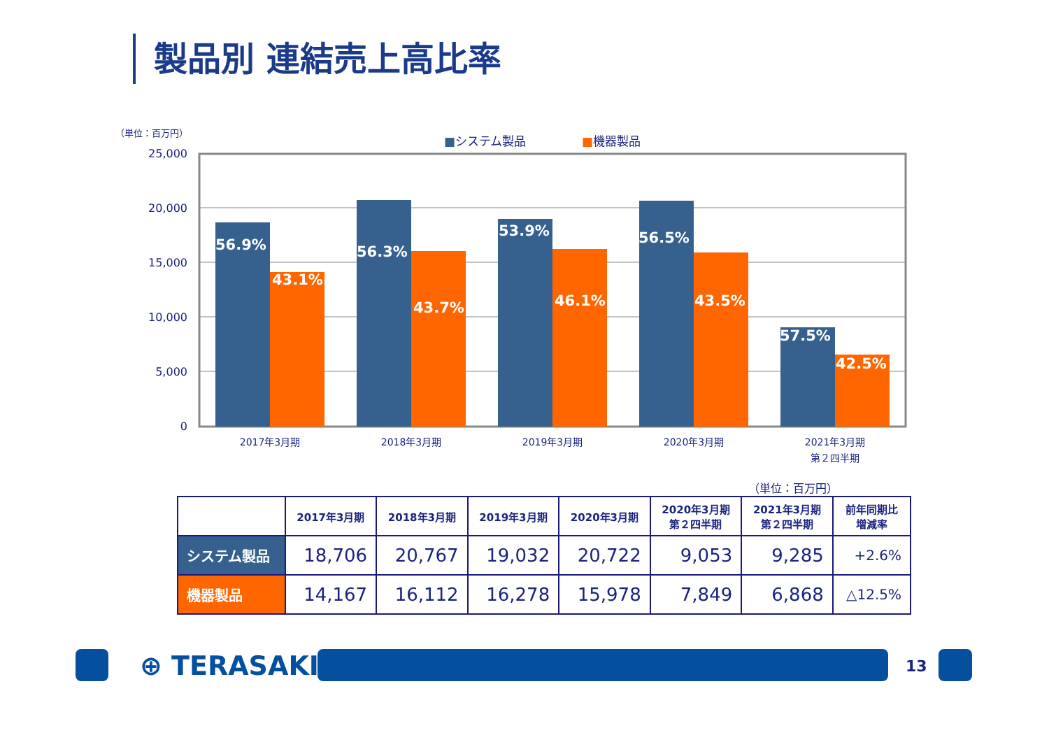製品別 連結売上高比率
（単位：百万円）
■システム製品 ■機器製品
25,000
20,000
15,000
10,000
5,000
0
56.9%
43.1%
56.3%
43.7%
53.9%
46.1%
56.5%
43.5%
57.5%
42.5%
2017年3月期
2018年3月期
2019年3月期
2020年3月期
2021年3月期
第２四半期
（単位：百万円）
| | 2017年3月期 | 2018年3月期 | 2019年3月期 | 2020年3月期 | 2020年3月期 第２四半期 | 2021年3月期 第２四半期 | 前年同期比 増減率 |
| --- | --- | --- | --- | --- | --- | --- | --- |
| システム製品 | 18,706 | 20,767 | 19,032 | 20,722 | 9,053 | 9,285 | +2.6% |
| 機器製品 | 14,167 | 16,112 | 16,278 | 15,978 | 7,849 | 6,868 | △12.5% |
⊕ TERASAKI 13